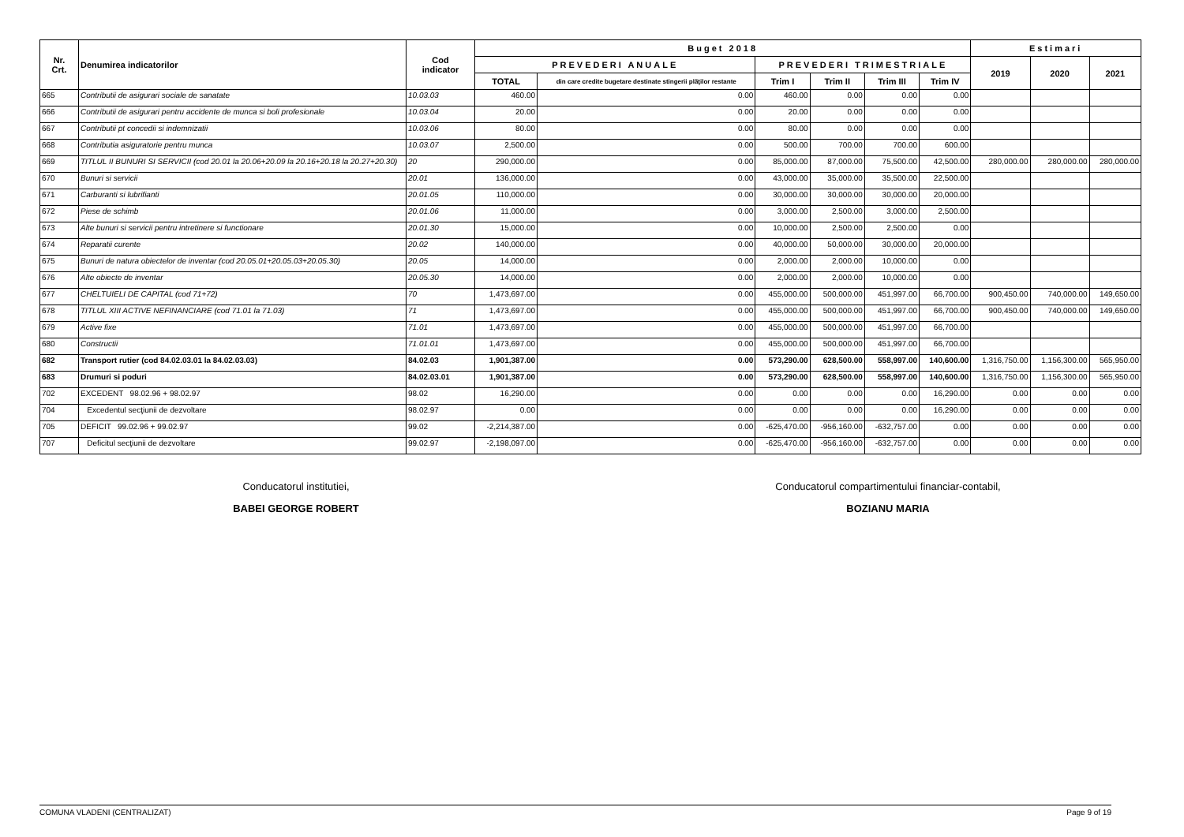| Nr. Crt. | Denumirea indicatorilor | Cod indicator | Buget 2018 | | | | | | Estimari | | |
| --- | --- | --- | --- | --- | --- | --- | --- | --- | --- | --- | --- |
| | | | PREVEDERI ANUALE | | PREVEDERI TRIMESTRIALE | | | | 2019 | 2020 | 2021 |
| | | | TOTAL | din care credite bugetare destinate stingerii plăţilor restante | Trim I | Trim II | Trim III | Trim IV | | | |
| 665 | Contributii de asigurari sociale de sanatate | 10.03.03 | 460.00 | 0.00 | 460.00 | 0.00 | 0.00 | 0.00 | | | |
| 666 | Contributii de asigurari pentru accidente de munca si boli profesionale | 10.03.04 | 20.00 | 0.00 | 20.00 | 0.00 | 0.00 | 0.00 | | | |
| 667 | Contributii pt concedii si indemnizatii | 10.03.06 | 80.00 | 0.00 | 80.00 | 0.00 | 0.00 | 0.00 | | | |
| 668 | Contributia asiguratorie pentru munca | 10.03.07 | 2,500.00 | 0.00 | 500.00 | 700.00 | 700.00 | 600.00 | | | |
| 669 | TITLUL II BUNURI SI SERVICII (cod 20.01 la 20.06+20.09 la 20.16+20.18 la 20.27+20.30) | 20 | 290,000.00 | 0.00 | 85,000.00 | 87,000.00 | 75,500.00 | 42,500.00 | 280,000.00 | 280,000.00 | 280,000.00 |
| 670 | Bunuri si servicii | 20.01 | 136,000.00 | 0.00 | 43,000.00 | 35,000.00 | 35,500.00 | 22,500.00 | | | |
| 671 | Carburanti si lubrifianti | 20.01.05 | 110,000.00 | 0.00 | 30,000.00 | 30,000.00 | 30,000.00 | 20,000.00 | | | |
| 672 | Piese de schimb | 20.01.06 | 11,000.00 | 0.00 | 3,000.00 | 2,500.00 | 3,000.00 | 2,500.00 | | | |
| 673 | Alte bunuri si servicii pentru intretinere si functionare | 20.01.30 | 15,000.00 | 0.00 | 10,000.00 | 2,500.00 | 2,500.00 | 0.00 | | | |
| 674 | Reparatii curente | 20.02 | 140,000.00 | 0.00 | 40,000.00 | 50,000.00 | 30,000.00 | 20,000.00 | | | |
| 675 | Bunuri de natura obiectelor de inventar (cod 20.05.01+20.05.03+20.05.30) | 20.05 | 14,000.00 | 0.00 | 2,000.00 | 2,000.00 | 10,000.00 | 0.00 | | | |
| 676 | Alte obiecte de inventar | 20.05.30 | 14,000.00 | 0.00 | 2,000.00 | 2,000.00 | 10,000.00 | 0.00 | | | |
| 677 | CHELTUIELI DE CAPITAL (cod 71+72) | 70 | 1,473,697.00 | 0.00 | 455,000.00 | 500,000.00 | 451,997.00 | 66,700.00 | 900,450.00 | 740,000.00 | 149,650.00 |
| 678 | TITLUL XIII ACTIVE NEFINANCIARE (cod 71.01 la 71.03) | 71 | 1,473,697.00 | 0.00 | 455,000.00 | 500,000.00 | 451,997.00 | 66,700.00 | 900,450.00 | 740,000.00 | 149,650.00 |
| 679 | Active fixe | 71.01 | 1,473,697.00 | 0.00 | 455,000.00 | 500,000.00 | 451,997.00 | 66,700.00 | | | |
| 680 | Constructii | 71.01.01 | 1,473,697.00 | 0.00 | 455,000.00 | 500,000.00 | 451,997.00 | 66,700.00 | | | |
| 682 | Transport rutier (cod 84.02.03.01 la 84.02.03.03) | 84.02.03 | 1,901,387.00 | 0.00 | 573,290.00 | 628,500.00 | 558,997.00 | 140,600.00 | 1,316,750.00 | 1,156,300.00 | 565,950.00 |
| 683 | Drumuri si poduri | 84.02.03.01 | 1,901,387.00 | 0.00 | 573,290.00 | 628,500.00 | 558,997.00 | 140,600.00 | 1,316,750.00 | 1,156,300.00 | 565,950.00 |
| 702 | EXCEDENT 98.02.96 + 98.02.97 | 98.02 | 16,290.00 | 0.00 | 0.00 | 0.00 | 0.00 | 16,290.00 | 0.00 | 0.00 | 0.00 |
| 704 | Excedentul secţiunii de dezvoltare | 98.02.97 | 0.00 | 0.00 | 0.00 | 0.00 | 0.00 | 16,290.00 | 0.00 | 0.00 | 0.00 |
| 705 | DEFICIT 99.02.96 + 99.02.97 | 99.02 | -2,214,387.00 | 0.00 | -625,470.00 | -956,160.00 | -632,757.00 | 0.00 | 0.00 | 0.00 | 0.00 |
| 707 | Deficitul secţiunii de dezvoltare | 99.02.97 | -2,198,097.00 | 0.00 | -625,470.00 | -956,160.00 | -632,757.00 | 0.00 | 0.00 | 0.00 | 0.00 |
Conducatorul institutiei,
BABEI GEORGE ROBERT
Conducatorul compartimentului financiar-contabil,
BOZIANU MARIA
COMUNA VLADENI (CENTRALIZAT) Page 9 of 19